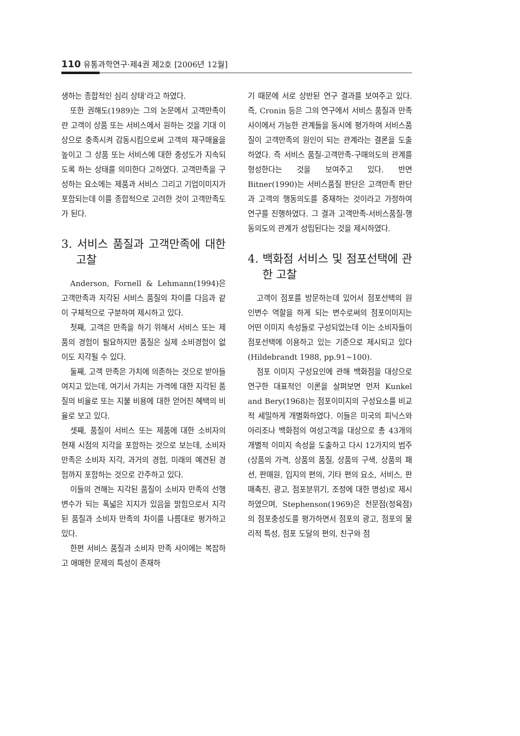110 유통과학연구·제4권 제2호 [2006년 12월]
생하는 종합적인 심리 상태’라고 하였다.
또한 권해도(1989)는 그의 논문에서 고객만족이란 고객이 상품 또는 서비스에서 원하는 것을 기대 이상으로 충족시켜 감동시킴으로써 고객의 재구매율을 높이고 그 상품 또는 서비스에 대한 충성도가 지속되도록 하는 상태를 의미한다 고하였다. 고객만족을 구성하는 요소에는 제품과 서비스 그리고 기업이미지가 포함되는데 이를 종합적으로 고려한 것이 고객만족도가 된다.
3. 서비스 품질과 고객만족에 대한 고찰
Anderson, Fornell & Lehmann(1994)은 고객만족과 지각된 서비스 품질의 차이를 다음과 같이 구체적으로 구분하여 제시하고 있다.
첫째, 고객은 만족을 하기 위해서 서비스 또는 제품의 경험이 필요하지만 품질은 실제 소비경험이 없이도 지각될 수 있다.
둘째, 고객 만족은 가치에 의존하는 것으로 받아들여지고 있는데, 여기서 가치는 가격에 대한 지각된 품질의 비율로 또는 지불 비용에 대한 얻어진 혜택의 비율로 보고 있다.
셋째, 품질이 서비스 또는 제품에 대한 소비자의 현재 시점의 지각을 포함하는 것으로 보는데, 소비자 만족은 소비자 지각, 과거의 경험, 미래의 예견된 경험까지 포함하는 것으로 간주하고 있다.
이들의 견해는 지각된 품질이 소비자 만족의 선행변수가 되는 폭넓은 지지가 있음을 밝힘으로서 지각된 품질과 소비자 만족의 차이를 나름대로 평가하고 있다.
한편 서비스 품질과 소비자 만족 사이에는 복잡하고 애매한 문제의 특성이 존재하
기 때문에 서로 상반된 연구 결과를 보여주고 있다. 즉, Cronin 등은 그의 연구에서 서비스 품질과 만족 사이에서 가능한 관계들을 동시에 평가하여 서비스품질이 고객만족의 원인이 되는 관계라는 결론을 도출하였다. 즉 서비스 품질-고객만족-구매의도의 관계를 형성한다는 것을 보여주고 있다. 반면 Bitner(1990)는 서비스품질 판단은 고객만족 판단과 고객의 행동의도를 중재하는 것이라고 가정하여 연구를 진행하였다. 그 결과 고객만족-서비스품질-행동의도의 관계가 성립된다는 것을 제시하였다.
4. 백화점 서비스 및 점포선택에 관한 고찰
고객이 점포를 방문하는데 있어서 점포선택의 원인변수 역할을 하게 되는 변수로써의 점포이미지는 어떤 이미지 속성들로 구성되었는데 이는 소비자들이 점포선택에 이용하고 있는 기준으로 제시되고 있다 (Hildebrandt 1988, pp.91~100).
점포 이미지 구성요인에 관해 백화점을 대상으로 연구한 대표적인 이론을 살펴보면 먼저 Kunkel and Bery(1968)는 점포이미지의 구성요소를 비교적 세밀하게 개별화하였다. 이들은 미국의 피닉스와 아리조나 백화점의 여성고객을 대상으로 총 43개의 개별적 이미지 속성을 도출하고 다시 12가지의 범주(상품의 가격, 상품의 품질, 상품의 구색, 상품의 패션, 판매원, 입지의 편의, 기타 편의 요소, 서비스, 판매촉진, 광고, 점포분위기, 조정에 대한 명성)로 제시하였으며, Stephenson(1969)은 전문점(정육점)의 점포충성도를 평가하면서 점포의 광고, 점포의 물리적 특성, 점포 도달의 편의, 친구와 점